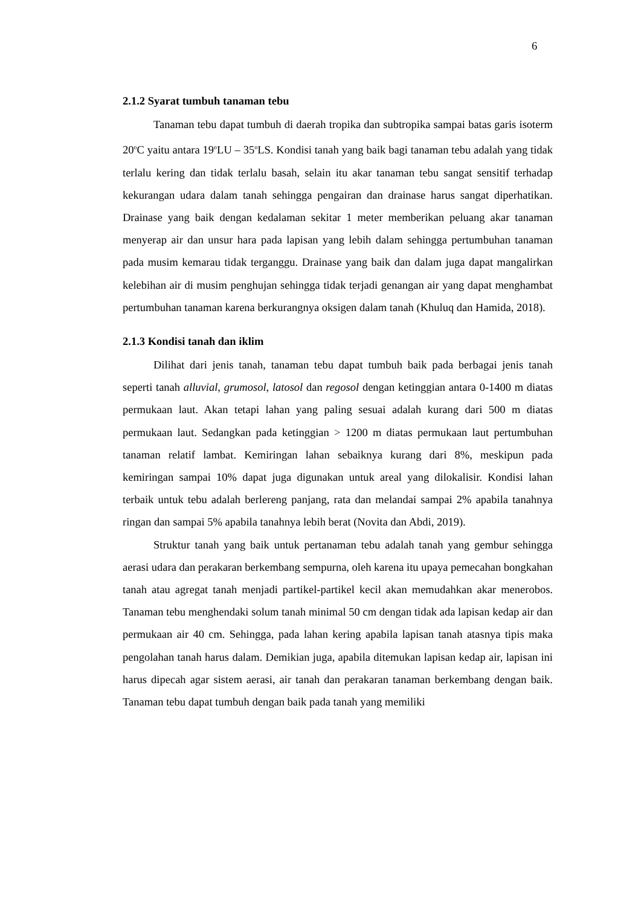6
2.1.2 Syarat tumbuh tanaman tebu
Tanaman tebu dapat tumbuh di daerah tropika dan subtropika sampai batas garis isoterm 20<sup>o</sup>C yaitu antara 19<sup>o</sup>LU – 35<sup>o</sup>LS. Kondisi tanah yang baik bagi tanaman tebu adalah yang tidak terlalu kering dan tidak terlalu basah, selain itu akar tanaman tebu sangat sensitif terhadap kekurangan udara dalam tanah sehingga pengairan dan drainase harus sangat diperhatikan. Drainase yang baik dengan kedalaman sekitar 1 meter memberikan peluang akar tanaman menyerap air dan unsur hara pada lapisan yang lebih dalam sehingga pertumbuhan tanaman pada musim kemarau tidak terganggu. Drainase yang baik dan dalam juga dapat mangalirkan kelebihan air di musim penghujan sehingga tidak terjadi genangan air yang dapat menghambat pertumbuhan tanaman karena berkurangnya oksigen dalam tanah (Khuluq dan Hamida, 2018).
2.1.3 Kondisi tanah dan iklim
Dilihat dari jenis tanah, tanaman tebu dapat tumbuh baik pada berbagai jenis tanah seperti tanah alluvial, grumosol, latosol dan regosol dengan ketinggian antara 0-1400 m diatas permukaan laut. Akan tetapi lahan yang paling sesuai adalah kurang dari 500 m diatas permukaan laut. Sedangkan pada ketinggian > 1200 m diatas permukaan laut pertumbuhan tanaman relatif lambat. Kemiringan lahan sebaiknya kurang dari 8%, meskipun pada kemiringan sampai 10% dapat juga digunakan untuk areal yang dilokalisir. Kondisi lahan terbaik untuk tebu adalah berlereng panjang, rata dan melandai sampai 2% apabila tanahnya ringan dan sampai 5% apabila tanahnya lebih berat (Novita dan Abdi, 2019).
Struktur tanah yang baik untuk pertanaman tebu adalah tanah yang gembur sehingga aerasi udara dan perakaran berkembang sempurna, oleh karena itu upaya pemecahan bongkahan tanah atau agregat tanah menjadi partikel-partikel kecil akan memudahkan akar menerobos. Tanaman tebu menghendaki solum tanah minimal 50 cm dengan tidak ada lapisan kedap air dan permukaan air 40 cm. Sehingga, pada lahan kering apabila lapisan tanah atasnya tipis maka pengolahan tanah harus dalam. Demikian juga, apabila ditemukan lapisan kedap air, lapisan ini harus dipecah agar sistem aerasi, air tanah dan perakaran tanaman berkembang dengan baik. Tanaman tebu dapat tumbuh dengan baik pada tanah yang memiliki